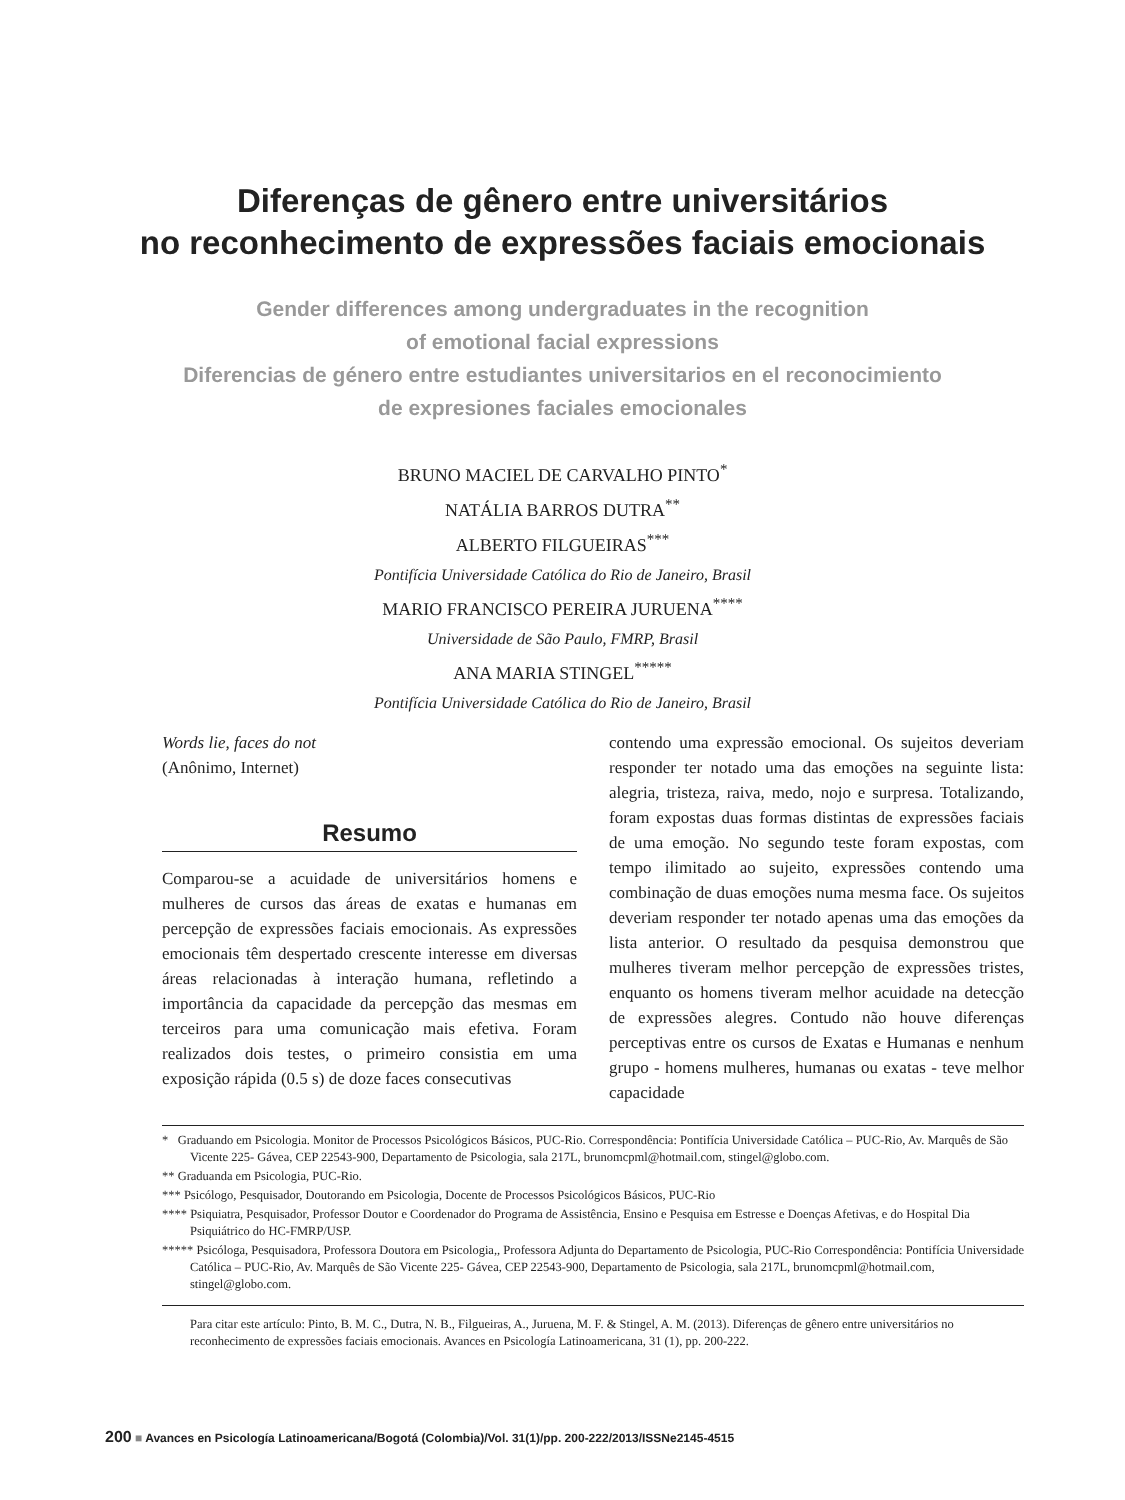Diferenças de gênero entre universitários
no reconhecimento de expressões faciais emocionais
Gender differences among undergraduates in the recognition
of emotional facial expressions
Diferencias de género entre estudiantes universitarios en el reconocimiento
de expresiones faciales emocionales
BRUNO MACIEL DE CARVALHO PINTO<sup>*</sup>
NATÁLIA BARROS DUTRA<sup>**</sup>
ALBERTO FILGUEIRAS<sup>***</sup>
Pontifícia Universidade Católica do Rio de Janeiro, Brasil
MARIO FRANCISCO PEREIRA JURUENA<sup>****</sup>
Universidade de São Paulo, FMRP, Brasil
ANA MARIA STINGEL<sup>*****</sup>
Pontifícia Universidade Católica do Rio de Janeiro, Brasil
Words lie, faces do not
(Anônimo, Internet)
Resumo
Comparou-se a acuidade de universitários homens e mulheres de cursos das áreas de exatas e humanas em percepção de expressões faciais emocionais. As expressões emocionais têm despertado crescente interesse em diversas áreas relacionadas à interação humana, refletindo a importância da capacidade da percepção das mesmas em terceiros para uma comunicação mais efetiva. Foram realizados dois testes, o primeiro consistia em uma exposição rápida (0.5 s) de doze faces consecutivas
contendo uma expressão emocional. Os sujeitos deveriam responder ter notado uma das emoções na seguinte lista: alegria, tristeza, raiva, medo, nojo e surpresa. Totalizando, foram expostas duas formas distintas de expressões faciais de uma emoção. No segundo teste foram expostas, com tempo ilimitado ao sujeito, expressões contendo uma combinação de duas emoções numa mesma face. Os sujeitos deveriam responder ter notado apenas uma das emoções da lista anterior. O resultado da pesquisa demonstrou que mulheres tiveram melhor percepção de expressões tristes, enquanto os homens tiveram melhor acuidade na detecção de expressões alegres. Contudo não houve diferenças perceptivas entre os cursos de Exatas e Humanas e nenhum grupo - homens mulheres, humanas ou exatas - teve melhor capacidade
* Graduando em Psicologia. Monitor de Processos Psicológicos Básicos, PUC-Rio. Correspondência: Pontifícia Universidade Católica – PUC-Rio, Av. Marquês de São Vicente 225- Gávea, CEP 22543-900, Departamento de Psicologia, sala 217L, brunomcpml@hotmail.com, stingel@globo.com.
** Graduanda em Psicologia, PUC-Rio.
*** Psicólogo, Pesquisador, Doutorando em Psicologia, Docente de Processos Psicológicos Básicos, PUC-Rio
**** Psiquiatra, Pesquisador, Professor Doutor e Coordenador do Programa de Assistência, Ensino e Pesquisa em Estresse e Doenças Afetivas, e do Hospital Dia Psiquiátrico do HC-FMRP/USP.
***** Psicóloga, Pesquisadora, Professora Doutora em Psicologia,, Professora Adjunta do Departamento de Psicologia, PUC-Rio Correspondência: Pontifícia Universidade Católica – PUC-Rio, Av. Marquês de São Vicente 225- Gávea, CEP 22543-900, Departamento de Psicologia, sala 217L, brunomcpml@hotmail.com, stingel@globo.com.
Para citar este artículo: Pinto, B. M. C., Dutra, N. B., Filgueiras, A., Juruena, M. F. & Stingel, A. M. (2013). Diferenças de gênero entre universitários no reconhecimento de expressões faciais emocionais. Avances en Psicología Latinoamericana, 31 (1), pp. 200-222.
200 ■ Avances en Psicología Latinoamericana/Bogotá (Colombia)/Vol. 31(1)/pp. 200-222/2013/ISSNe2145-4515